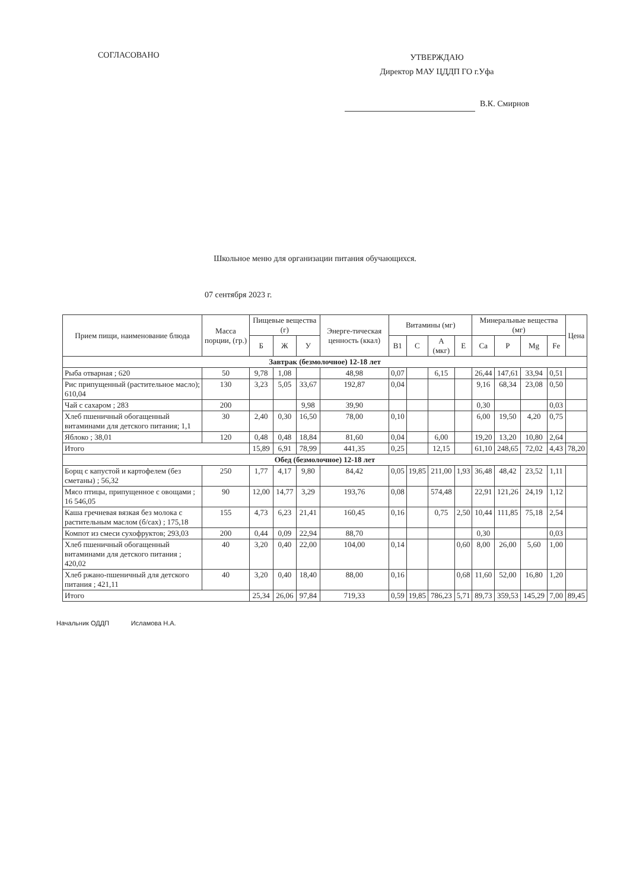СОГЛАСОВАНО
УТВЕРЖДАЮ
Директор МАУ ЦДДП ГО г.Уфа
В.К. Смирнов
Школьное меню для организации питания обучающихся.
07 сентября 2023 г.
| Прием пищи, наименование блюда | Масса порции, (гр.) | Пищевые вещества (г) | | | Энерге-тическая ценность (ккал) | Витамины (мг) | | | | Минеральные вещества (мг) | | | | Цена |
| --- | --- | --- | --- | --- | --- | --- | --- | --- | --- | --- | --- | --- | --- | --- |
| | | Б | Ж | У | | B1 | C | A (мкг) | E | Ca | P | Mg | Fe | |
| Завтрак (безмолочное) 12-18 лет | | | | | | | | | | | | | | |
| Рыба отварная ; 620 | 50 | 9,78 | 1,08 | | 48,98 | 0,07 | | 6,15 | | 26,44 | 147,61 | 33,94 | 0,51 | |
| Рис припущенный (растительное масло); 610,04 | 130 | 3,23 | 5,05 | 33,67 | 192,87 | 0,04 | | | | 9,16 | 68,34 | 23,08 | 0,50 | |
| Чай с сахаром ; 283 | 200 | | | 9,98 | 39,90 | | | | | 0,30 | | | 0,03 | |
| Хлеб пшеничный обогащенный витаминами для детского питания; 1,1 | 30 | 2,40 | 0,30 | 16,50 | 78,00 | 0,10 | | | | 6,00 | 19,50 | 4,20 | 0,75 | |
| Яблоко ; 38,01 | 120 | 0,48 | 0,48 | 18,84 | 81,60 | 0,04 | | 6,00 | | 19,20 | 13,20 | 10,80 | 2,64 | |
| Итого | | 15,89 | 6,91 | 78,99 | 441,35 | 0,25 | | 12,15 | | 61,10 | 248,65 | 72,02 | 4,43 | 78,20 |
| Обед (безмолочное) 12-18 лет | | | | | | | | | | | | | | |
| Борщ с капустой и картофелем (без сметаны) ; 56,32 | 250 | 1,77 | 4,17 | 9,80 | 84,42 | 0,05 | 19,85 | 211,00 | 1,93 | 36,48 | 48,42 | 23,52 | 1,11 | |
| Мясо птицы, припущенное с овощами ; 16 546,05 | 90 | 12,00 | 14,77 | 3,29 | 193,76 | 0,08 | | 574,48 | | 22,91 | 121,26 | 24,19 | 1,12 | |
| Каша гречневая вязкая без молока с растительным маслом (б/сах) ; 175,18 | 155 | 4,73 | 6,23 | 21,41 | 160,45 | 0,16 | | 0,75 | 2,50 | 10,44 | 111,85 | 75,18 | 2,54 | |
| Компот из смеси сухофруктов; 293,03 | 200 | 0,44 | 0,09 | 22,94 | 88,70 | | | | | 0,30 | | | 0,03 | |
| Хлеб пшеничный обогащенный витаминами для детского питания ; 420,02 | 40 | 3,20 | 0,40 | 22,00 | 104,00 | 0,14 | | | 0,60 | 8,00 | 26,00 | 5,60 | 1,00 | |
| Хлеб ржано-пшеничный для детского питания ; 421,11 | 40 | 3,20 | 0,40 | 18,40 | 88,00 | 0,16 | | | 0,68 | 11,60 | 52,00 | 16,80 | 1,20 | |
| Итого | | 25,34 | 26,06 | 97,84 | 719,33 | 0,59 | 19,85 | 786,23 | 5,71 | 89,73 | 359,53 | 145,29 | 7,00 | 89,45 |
Начальник ОДДП Исламова Н.А.